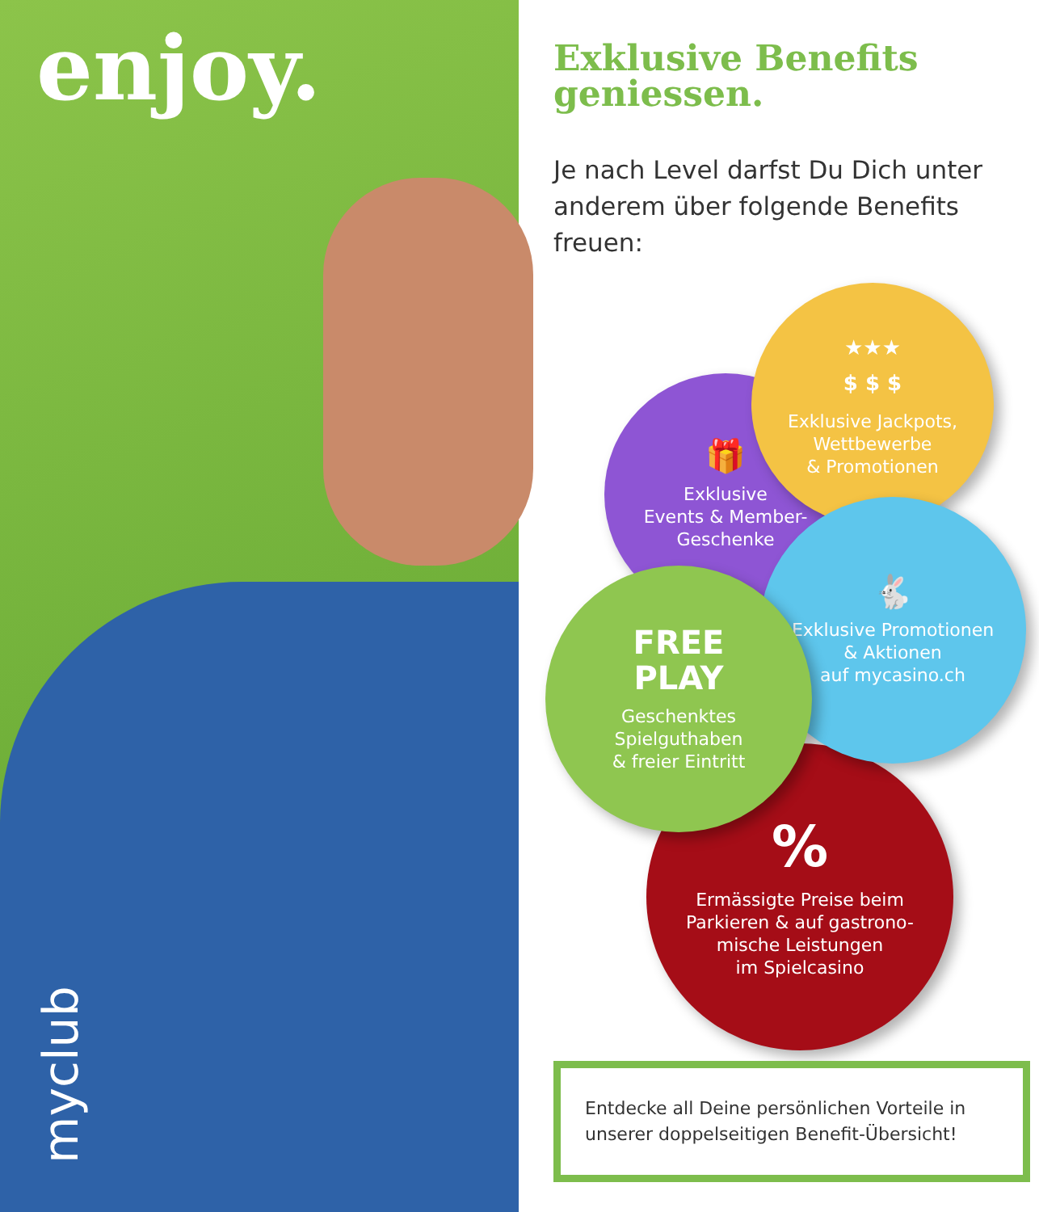enjoy.
myclub
Exklusive Benefits geniessen.
Je nach Level darfst Du Dich unter anderem über folgende Benefits freuen:
🎁
Exklusive
Events & Member-
Geschenke
★★★
$ $ $
Exklusive Jackpots,
Wettbewerbe
& Promotionen
%
Ermässigte Preise beim
Parkieren & auf gastrono-
mische Leistungen
im Spielcasino
🐇
Exklusive Promotionen
& Aktionen
auf mycasino.ch
FREE
PLAY
Geschenktes
Spielguthaben
& freier Eintritt
Entdecke all Deine persönlichen Vorteile in unserer doppelseitigen Benefit-Übersicht!